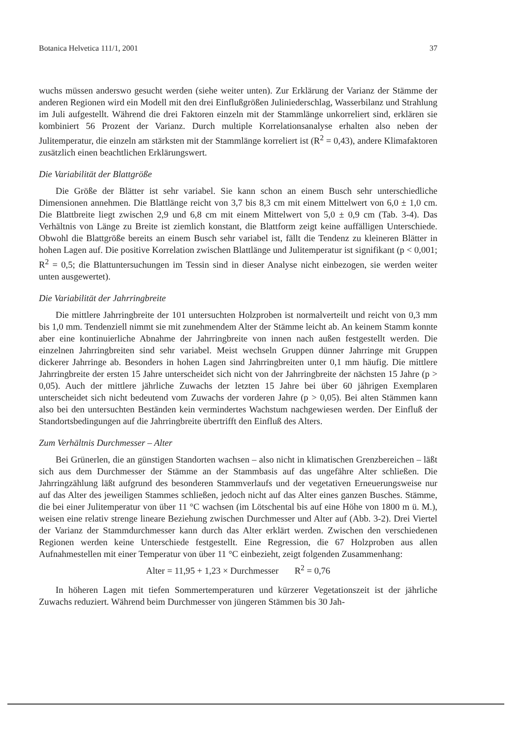Botanica Helvetica 111/1, 2001 37
wuchs müssen anderswo gesucht werden (siehe weiter unten). Zur Erklärung der Varianz der Stämme der anderen Regionen wird ein Modell mit den drei Einflußgrößen Juliniederschlag, Wasserbilanz und Strahlung im Juli aufgestellt. Während die drei Faktoren einzeln mit der Stammlänge unkorreliert sind, erklären sie kombiniert 56 Prozent der Varianz. Durch multiple Korrelationsanalyse erhalten also neben der Julitemperatur, die einzeln am stärksten mit der Stammlänge korreliert ist (R<sup>2</sup> = 0,43), andere Klimafaktoren zusätzlich einen beachtlichen Erklärungswert.
Die Variabilität der Blattgröße
Die Größe der Blätter ist sehr variabel. Sie kann schon an einem Busch sehr unterschiedliche Dimensionen annehmen. Die Blattlänge reicht von 3,7 bis 8,3 cm mit einem Mittelwert von 6,0 ± 1,0 cm. Die Blattbreite liegt zwischen 2,9 und 6,8 cm mit einem Mittelwert von 5,0 ± 0,9 cm (Tab. 3-4). Das Verhältnis von Länge zu Breite ist ziemlich konstant, die Blattform zeigt keine auffälligen Unterschiede. Obwohl die Blattgröße bereits an einem Busch sehr variabel ist, fällt die Tendenz zu kleineren Blätter in hohen Lagen auf. Die positive Korrelation zwischen Blattlänge und Julitemperatur ist signifikant (p < 0,001; R<sup>2</sup> = 0,5; die Blattuntersuchungen im Tessin sind in dieser Analyse nicht einbezogen, sie werden weiter unten ausgewertet).
Die Variabilität der Jahrringbreite
Die mittlere Jahrringbreite der 101 untersuchten Holzproben ist normalverteilt und reicht von 0,3 mm bis 1,0 mm. Tendenziell nimmt sie mit zunehmendem Alter der Stämme leicht ab. An keinem Stamm konnte aber eine kontinuierliche Abnahme der Jahrringbreite von innen nach außen festgestellt werden. Die einzelnen Jahrringbreiten sind sehr variabel. Meist wechseln Gruppen dünner Jahrringe mit Gruppen dickerer Jahrringe ab. Besonders in hohen Lagen sind Jahrringbreiten unter 0,1 mm häufig. Die mittlere Jahrringbreite der ersten 15 Jahre unterscheidet sich nicht von der Jahrringbreite der nächsten 15 Jahre (p > 0,05). Auch der mittlere jährliche Zuwachs der letzten 15 Jahre bei über 60 jährigen Exemplaren unterscheidet sich nicht bedeutend vom Zuwachs der vorderen Jahre (p > 0,05). Bei alten Stämmen kann also bei den untersuchten Beständen kein vermindertes Wachstum nachgewiesen werden. Der Einfluß der Standortsbedingungen auf die Jahrringbreite übertrifft den Einfluß des Alters.
Zum Verhältnis Durchmesser – Alter
Bei Grünerlen, die an günstigen Standorten wachsen – also nicht in klimatischen Grenzbereichen – läßt sich aus dem Durchmesser der Stämme an der Stammbasis auf das ungefähre Alter schließen. Die Jahrringzählung läßt aufgrund des besonderen Stammverlaufs und der vegetativen Erneuerungsweise nur auf das Alter des jeweiligen Stammes schließen, jedoch nicht auf das Alter eines ganzen Busches. Stämme, die bei einer Julitemperatur von über 11 °C wachsen (im Lötschental bis auf eine Höhe von 1800 m ü. M.), weisen eine relativ strenge lineare Beziehung zwischen Durchmesser und Alter auf (Abb. 3-2). Drei Viertel der Varianz der Stammdurchmesser kann durch das Alter erklärt werden. Zwischen den verschiedenen Regionen werden keine Unterschiede festgestellt. Eine Regression, die 67 Holzproben aus allen Aufnahmestellen mit einer Temperatur von über 11 °C einbezieht, zeigt folgenden Zusammenhang:
Alter = 11,95 + 1,23 × Durchmesser R<sup>2</sup> = 0,76
In höheren Lagen mit tiefen Sommertemperaturen und kürzerer Vegetationszeit ist der jährliche Zuwachs reduziert. Während beim Durchmesser von jüngeren Stämmen bis 30 Jah-